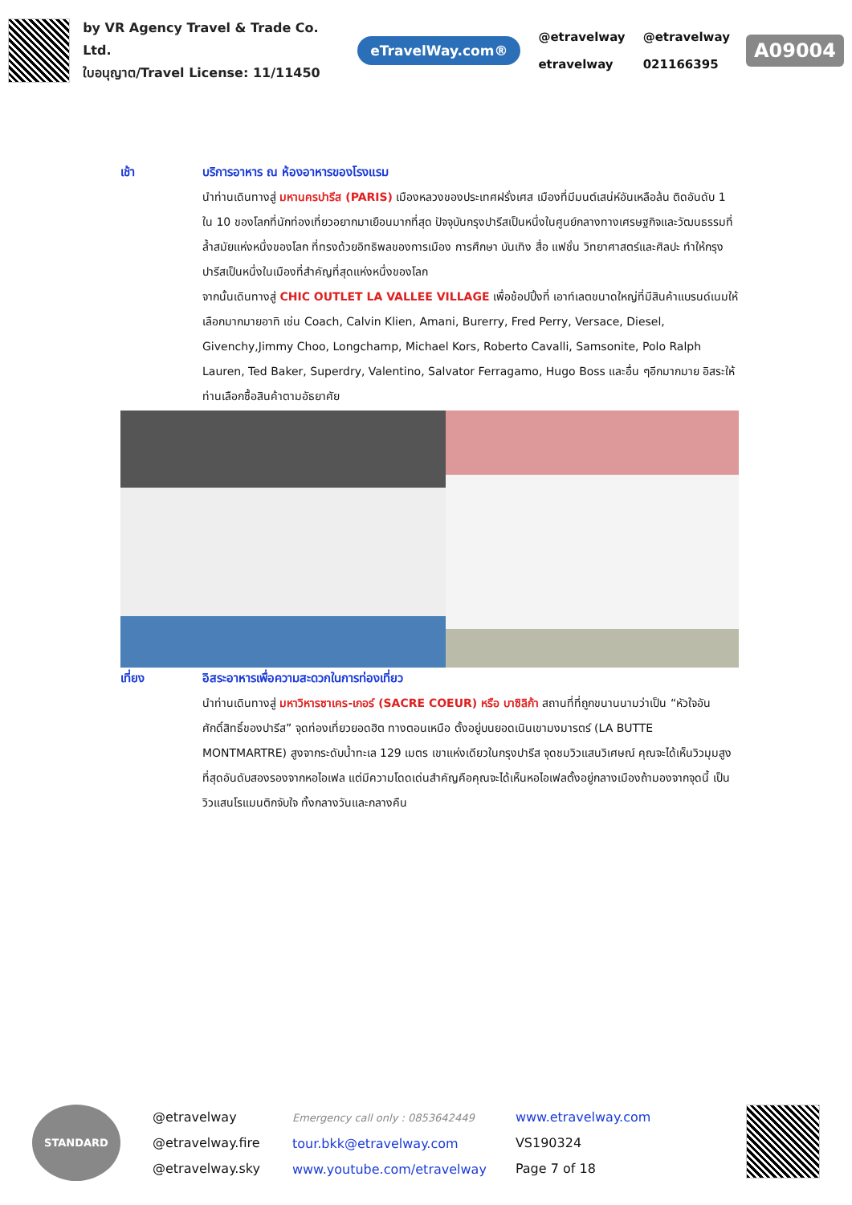by VR Agency Travel & Trade Co. Ltd.
ใบอนุญาต/Travel License: 11/11450
eTravelWay.com®
@etravelway
etravelway
@etravelway
021166395
A09004
เช้า บริการอาหาร ณ ห้องอาหารของโรงแรม
นำท่านเดินทางสู่ มหานครปารีส (PARIS) เมืองหลวงของประเทศฝรั่งเศส เมืองที่มีมนต์เสน่ห์อันเหลือล้น ติดอันดับ 1 ใน 10 ของโลกที่นักท่องเที่ยวอยากมาเยือนมากที่สุด ปัจจุบันกรุงปารีสเป็นหนึ่งในศูนย์กลางทางเศรษฐกิจและวัฒนธรรมที่ล้ำสมัยแห่งหนึ่งของโลก ที่ทรงด้วยอิทธิพลของการเมือง การศึกษา บันเทิง สื่อ แฟชั่น วิทยาศาสตร์และศิลปะ ทำให้กรุงปารีสเป็นหนึ่งในเมืองที่สำคัญที่สุดแห่งหนึ่งของโลก
จากนั้นเดินทางสู่ CHIC OUTLET LA VALLEE VILLAGE เพื่อช้อปปิ้งที่ เอาท์เลตขนาดใหญ่ที่มีสินค้าแบรนด์เนมให้เลือกมากมายอาทิ เช่น Coach, Calvin Klien, Amani, Burerry, Fred Perry, Versace, Diesel, Givenchy,Jimmy Choo, Longchamp, Michael Kors, Roberto Cavalli, Samsonite, Polo Ralph Lauren, Ted Baker, Superdry, Valentino, Salvator Ferragamo, Hugo Boss และอื่น ๆอีกมากมาย อิสระให้ท่านเลือกซื้อสินค้าตามอัธยาศัย
เที่ยง อิสระอาหารเพื่อความสะดวกในการท่องเที่ยว
นำท่านเดินทางสู่ มหาวิหารซาเคร-เกอร์ (SACRE COEUR) หรือ บาซิลิก้า สถานที่ที่ถูกขนานนามว่าเป็น “หัวใจอันศักดิ์สิทธิ์ของปารีส” จุดท่องเที่ยวยอดฮิต ทางตอนเหนือ ตั้งอยู่บนยอดเนินเขามงมารตร์ (LA BUTTE MONTMARTRE) สูงจากระดับน้ำทะเล 129 เมตร เขาแห่งเดียวในกรุงปารีส จุดชมวิวแสนวิเศษณ์ คุณจะได้เห็นวิวมุมสูงที่สุดอันดับสองรองจากหอไอเฟล แต่มีความโดดเด่นสำคัญคือคุณจะได้เห็นหอไอเฟลตั้งอยู่กลางเมืองถ้ามองจากจุดนี้ เป็นวิวแสนโรแมนติกจับใจ ทั้งกลางวันและกลางคืน
STANDARD
@etravelway
@etravelway.fire
@etravelway.sky
Emergency call only : 0853642449
tour.bkk@etravelway.com
www.youtube.com/etravelway
www.etravelway.com
VS190324
Page 7 of 18